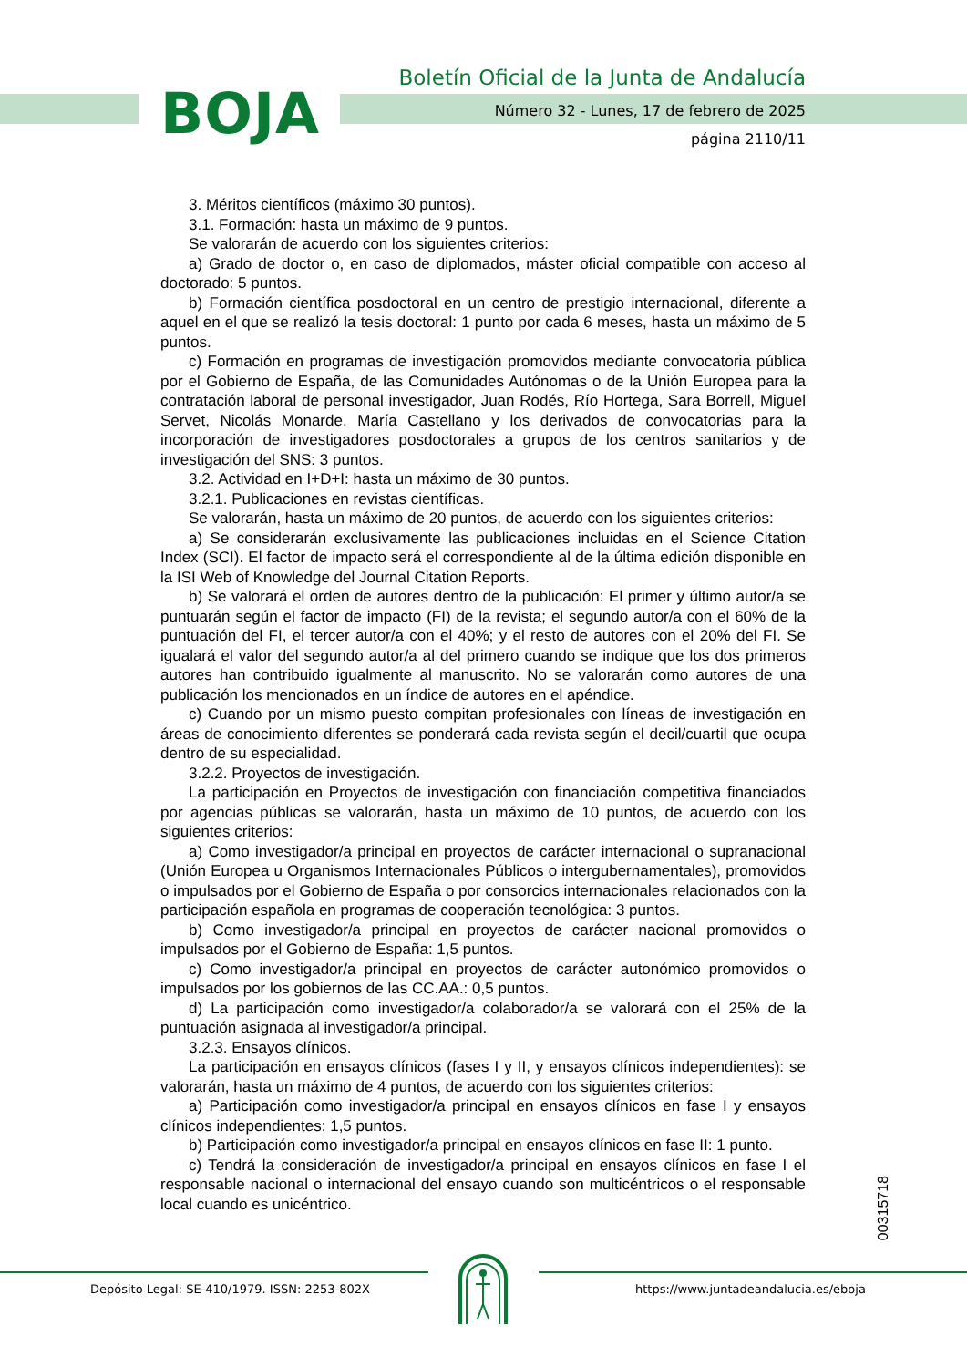BOJA
Boletín Oficial de la Junta de Andalucía
Número 32 - Lunes, 17 de febrero de 2025
página 2110/11
3. Méritos científicos (máximo 30 puntos).
3.1. Formación: hasta un máximo de 9 puntos.
Se valorarán de acuerdo con los siguientes criterios:
a) Grado de doctor o, en caso de diplomados, máster oficial compatible con acceso al doctorado: 5 puntos.
b) Formación científica posdoctoral en un centro de prestigio internacional, diferente a aquel en el que se realizó la tesis doctoral: 1 punto por cada 6 meses, hasta un máximo de 5 puntos.
c) Formación en programas de investigación promovidos mediante convocatoria pública por el Gobierno de España, de las Comunidades Autónomas o de la Unión Europea para la contratación laboral de personal investigador, Juan Rodés, Río Hortega, Sara Borrell, Miguel Servet, Nicolás Monarde, María Castellano y los derivados de convocatorias para la incorporación de investigadores posdoctorales a grupos de los centros sanitarios y de investigación del SNS: 3 puntos.
3.2. Actividad en I+D+I: hasta un máximo de 30 puntos.
3.2.1. Publicaciones en revistas científicas.
Se valorarán, hasta un máximo de 20 puntos, de acuerdo con los siguientes criterios:
a) Se considerarán exclusivamente las publicaciones incluidas en el Science Citation Index (SCI). El factor de impacto será el correspondiente al de la última edición disponible en la ISI Web of Knowledge del Journal Citation Reports.
b) Se valorará el orden de autores dentro de la publicación: El primer y último autor/a se puntuarán según el factor de impacto (FI) de la revista; el segundo autor/a con el 60% de la puntuación del FI, el tercer autor/a con el 40%; y el resto de autores con el 20% del FI. Se igualará el valor del segundo autor/a al del primero cuando se indique que los dos primeros autores han contribuido igualmente al manuscrito. No se valorarán como autores de una publicación los mencionados en un índice de autores en el apéndice.
c) Cuando por un mismo puesto compitan profesionales con líneas de investigación en áreas de conocimiento diferentes se ponderará cada revista según el decil/cuartil que ocupa dentro de su especialidad.
3.2.2. Proyectos de investigación.
La participación en Proyectos de investigación con financiación competitiva financiados por agencias públicas se valorarán, hasta un máximo de 10 puntos, de acuerdo con los siguientes criterios:
a) Como investigador/a principal en proyectos de carácter internacional o supranacional (Unión Europea u Organismos Internacionales Públicos o intergubernamentales), promovidos o impulsados por el Gobierno de España o por consorcios internacionales relacionados con la participación española en programas de cooperación tecnológica: 3 puntos.
b) Como investigador/a principal en proyectos de carácter nacional promovidos o impulsados por el Gobierno de España: 1,5 puntos.
c) Como investigador/a principal en proyectos de carácter autonómico promovidos o impulsados por los gobiernos de las CC.AA.: 0,5 puntos.
d) La participación como investigador/a colaborador/a se valorará con el 25% de la puntuación asignada al investigador/a principal.
3.2.3. Ensayos clínicos.
La participación en ensayos clínicos (fases I y II, y ensayos clínicos independientes): se valorarán, hasta un máximo de 4 puntos, de acuerdo con los siguientes criterios:
a) Participación como investigador/a principal en ensayos clínicos en fase I y ensayos clínicos independientes: 1,5 puntos.
b) Participación como investigador/a principal en ensayos clínicos en fase II: 1 punto.
c) Tendrá la consideración de investigador/a principal en ensayos clínicos en fase I el responsable nacional o internacional del ensayo cuando son multicéntricos o el responsable local cuando es unicéntrico.
00315718
Depósito Legal: SE-410/1979. ISSN: 2253-802X https://www.juntadeandalucia.es/eboja